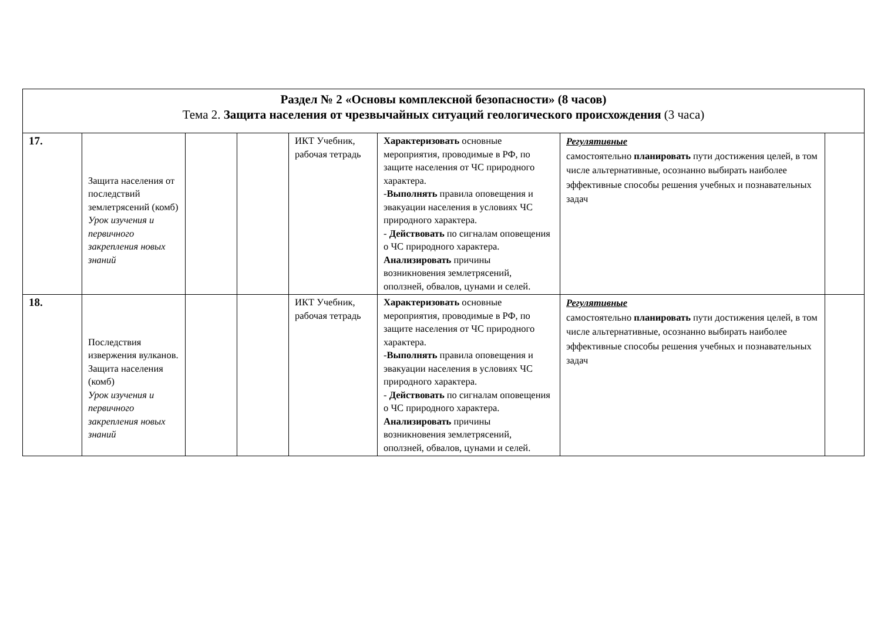| Раздел № 2 «Основы комплексной безопасности» (8 часов) Тема 2. Защита населения от чрезвычайных ситуаций геологического происхождения (3 часа) | | | | | | | |
| 17. | Защита населения от последствий землетрясений (комб) Урок изучения и первичного закрепления новых знаний | | | ИКТ Учебник, рабочая тетрадь | Характеризовать основные мероприятия, проводимые в РФ, по защите населения от ЧС природного характера. - Выполнять правила оповещения и эвакуации населения в условиях ЧС природного характера. - Действовать по сигналам оповещения о ЧС природного характера. Анализировать причины возникновения землетрясений, оползней, обвалов, цунами и селей. | Регулятивные самостоятельно планировать пути достижения целей, в том числе альтернативные, осознанно выбирать наиболее эффективные способы решения учебных и познавательных задач | |
| 18. | Последствия извержения вулканов. Защита населения (комб) Урок изучения и первичного закрепления новых знаний | | | ИКТ Учебник, рабочая тетрадь | Характеризовать основные мероприятия, проводимые в РФ, по защите населения от ЧС природного характера. - Выполнять правила оповещения и эвакуации населения в условиях ЧС природного характера. - Действовать по сигналам оповещения о ЧС природного характера. Анализировать причины возникновения землетрясений, оползней, обвалов, цунами и селей. | Регулятивные самостоятельно планировать пути достижения целей, в том числе альтернативные, осознанно выбирать наиболее эффективные способы решения учебных и познавательных задач | |